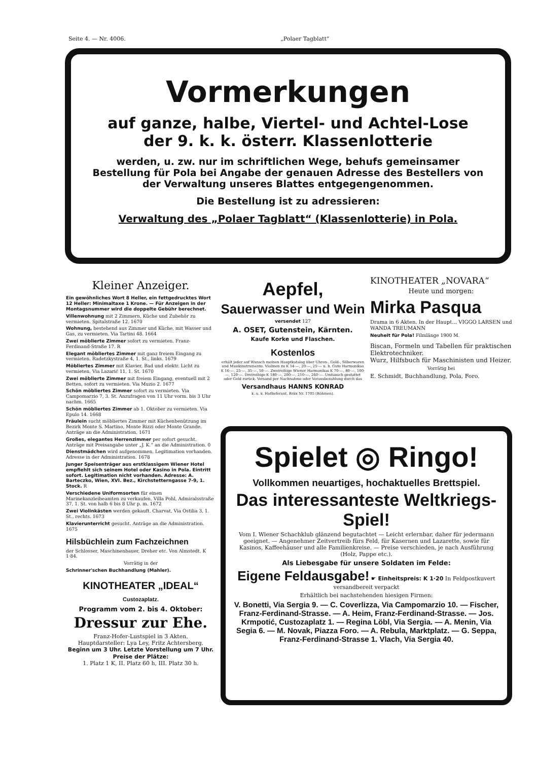Seite 4. — Nr. 4006. „Polaer Tagblatt“
Vormerkungen
auf ganze, halbe, Viertel- und Achtel-Lose
der 9. k. k. österr. Klassenlotterie
werden, u. zw. nur im schriftlichen Wege, behufs gemeinsamer Bestellung für Pola bei Angabe der genauen Adresse des Bestellers von der Verwaltung unseres Blattes entgegengenommen.
Die Bestellung ist zu adressieren:
Verwaltung des „Polaer Tagblatt“ (Klassenlotterie) in Pola.
Kleiner Anzeiger.
Ein gewöhnliches Wort 8 Heller, ein fettgedrucktes Wort 12 Heller: Minimaltaxe 1 Krone. — Für Anzeigen in der Montagsnummer wird die doppelte Gebühr berechnet.
Villenwohnung mit 2 Zimmern, Küche und Zubehör zu vermieten. Spitalstraße 12. 1670
Wohnung, bestehend aus Zimmer und Küche, mit Wasser und Gas, zu vermieten. Via Tartini 48. 1664
Zwei möblierte Zimmer sofort zu vermieten. Franz-Ferdinand-Straße 17. R
Elegant möbliertes Zimmer mit ganz freiem Eingang zu vermieten. Radetzkystraße 4, 1. St., links. 1679
Möbliertes Zimmer mit Klavier, Bad und elektr. Licht zu vermieten. Via Lazarić 11, 1. St. 1670
Zwei möblierte Zimmer mit freiem Eingang, eventuell mit 2 Betten, sofort zu vermieten. Via Muzio 2. 1677
Schön möbliertes Zimmer sofort zu vermieten. Via Campomarzio 7, 3. St. Anzufragen von 11 Uhr vorm. bis 3 Uhr nachm. 1665
Schön möbliertes Zimmer ab 1. Oktober zu vermieten. Via Epulo 14. 1668
Fräulein sucht möbliertes Zimmer mit Küchenbenützung im Bezirk Monte S. Martino, Monte Rizzi oder Monte Grande. Anträge an die Administration. 1671
Großes, elegantes Herrenzimmer per sofort gesucht. Anträge mit Preisangabe unter „J. K.“ an die Administration. 0
Dienstmädchen wird aufgenommen. Legitimation vorhanden. Adresse in der Administration. 1678
Junger Speisenträger aus erstklassigem Wiener Hotel empfiehlt sich seinem Hotel oder Kasino in Pola. Eintritt sofort. Legitimation nicht vorhanden. Adresse: A. Barteczko, Wien, XVI. Bez., Kirchstetterngasse 7-9, 1. Stock. R
Verschiedene Uniformsorten für einen Marinekanzleibeamten zu verkaufen. Villa Pohl, Admiralsstraße 37, 1. St. von halb 6 bis 8 Uhr p. m. 1672
Zwei Violinkästen werden gekauft. Charvat, Via Ostilia 3, 1. St., rechts. 1673
Klavierunterricht gesucht. Anträge an die Administration. 1675
Hilsbüchlein zum Fachzeichnen
der Schlosser, Maschinenbauer, Dreher etc. Von Almstedt. K 1·84.
Vorrätig in der
Schrinner'schen Buchhandlung (Mahler).
KINOTHEATER „IDEAL“
Custozaplatz.
Programm vom 2. bis 4. Oktober:
Dressur zur Ehe.
Franz-Hofer-Lustspiel in 3 Akten.
Hauptdarsteller: Lya Ley, Fritz Achtersberg.
Beginn um 3 Uhr. Letzte Vorstellung um 7 Uhr.
Preise der Plätze:
1. Platz 1 K, II. Platz 60 h, III. Platz 30 h.
Aepfel,
Sauerwasser und Wein
versendet 127
A. OSET, Gutenstein, Kärnten.
Kaufe Korke und Flaschen.
Kostenlos
erhält jeder auf Wunsch meinen Hauptkatalog über Uhren-, Gold-, Silberwaren und Musikinstrumente. Violinen zu K 14·—, 20·—, 25·— u. h. Gute Harmonikas K 16·—, 25·—, 35·—, 50·—. Zweireihige Wiener Harmonikas K 70·—, 80·—, 100·—, 120·—. Dreireihige K 180·—, 200·—, 210·—, 260·—. Umtausch gestattet oder Geld zurück. Versand per Nachnahme oder Vorausbezahlung durch das
Versandhaus HANNS KONRAD
k. u. k. Hoflieferant, Brüx Nr. 1705 (Böhmen).
KINOTHEATER „NOVARA“
Heute und morgen:
Mirka Pasqua
Drama in 6 Akten. In der Haupt… VIGGO LARSEN und WANDA TREUMANN
Neuheit für Pola! Filmlänge 1900 M.
Biscan, Formeln und Tabellen für praktischen Elektrotechniker.
Wurz, Hilfsbuch für Maschinisten und Heizer.
Vorrätig bei
E. Schmidt, Buchhandlung, Pola, Foro.
Spielet ◎ Ringo!
Vollkommen neuartiges, hochaktuelles Brettspiel.
Das interessanteste Weltkriegs-Spiel!
Vom I. Wiener Schachklub glänzend begutachtet — Leicht erlernbar, daher für jedermann geeignet. — Angenehmer Zeitvertreib fürs Feld, für Kasernen und Lazarette, sowie für Kasinos, Kaffeehäuser und alle Familienkreise. — Preise verschieden, je nach Ausführung (Holz, Pappe etc.).
Als Liebesgabe für unsere Soldaten im Felde:
Eigene Feldausgabe! ☛ Einheitspreis: K 1·20 In Feldpostkuvert versandbereit verpackt
Erhältlich bei nachstehenden hiesigen Firmen:
V. Bonetti, Via Sergia 9. — C. Coverlizza, Via Campomarzio 10. — Fischer, Franz-Ferdinand-Strasse. — A. Heim, Franz-Ferdinand-Strasse. — Jos. Krmpotić, Custozaplatz 1. — Regina Löbl, Via Sergia. — A. Menin, Via Segia 6. — M. Novak, Piazza Foro. — A. Rebula, Marktplatz. — G. Seppa, Franz-Ferdinand-Strasse 1. Vlach, Via Sergia 40.